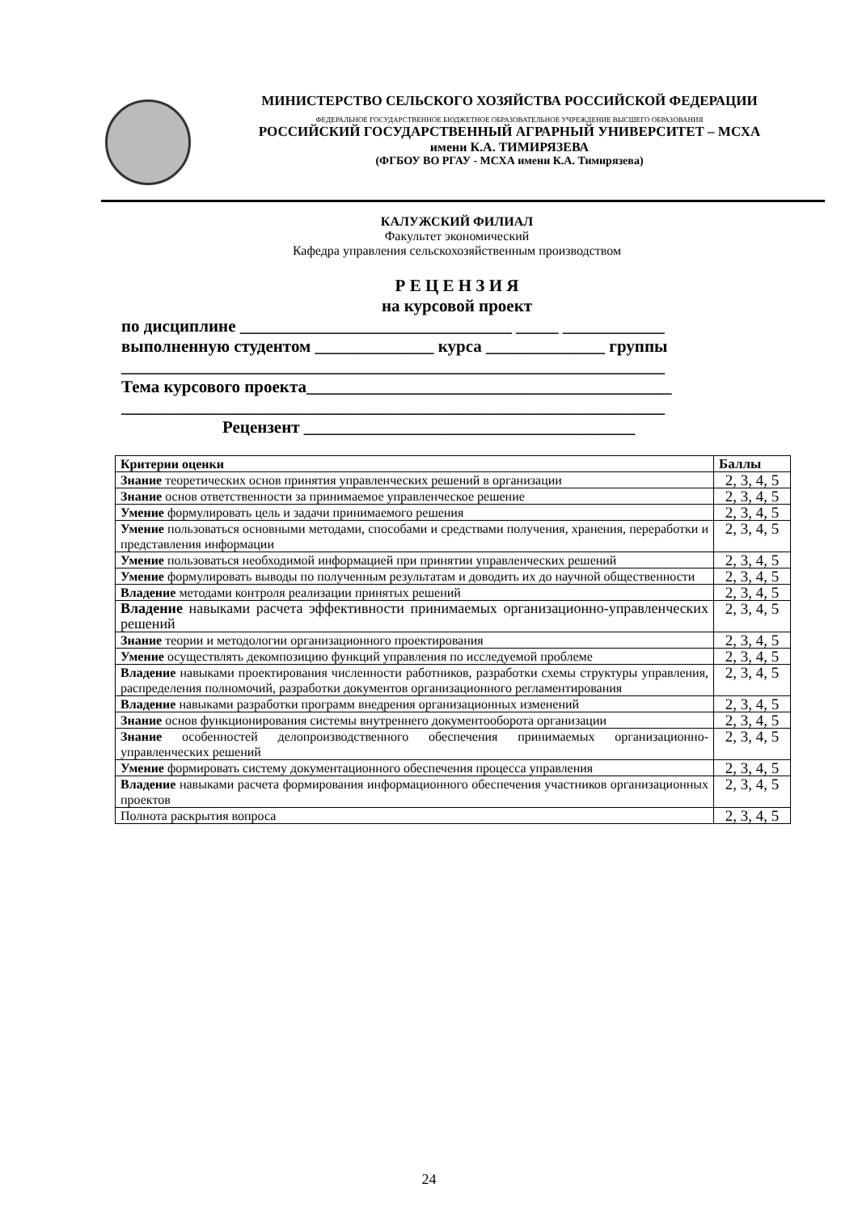МИНИСТЕРСТВО СЕЛЬСКОГО ХОЗЯЙСТВА РОССИЙСКОЙ ФЕДЕРАЦИИ
ФЕДЕРАЛЬНОЕ ГОСУДАРСТВЕННОЕ БЮДЖЕТНОЕ ОБРАЗОВАТЕЛЬНОЕ УЧРЕЖДЕНИЕ ВЫСШЕГО ОБРАЗОВАНИЯ
РОССИЙСКИЙ ГОСУДАРСТВЕННЫЙ АГРАРНЫЙ УНИВЕРСИТЕТ – МСХА
имени К.А. ТИМИРЯЗЕВА
(ФГБОУ ВО РГАУ - МСХА имени К.А. Тимирязева)
КАЛУЖСКИЙ ФИЛИАЛ
Факультет экономический
Кафедра управления сельскохозяйственным производством
Р Е Ц Е Н З И Я
на курсовой проект
по дисциплине ________________________________ _____ ____________
выполненную студентом ______________ курса ______________ группы
________________________________________________________________
Тема курсового проекта___________________________________________
________________________________________________________________
Рецензент _______________________________________
| Критерии оценки | Баллы |
| --- | --- |
| Знание теоретических основ принятия управленческих решений в организации | 2, 3, 4, 5 |
| Знание основ ответственности за принимаемое управленческое решение | 2, 3, 4, 5 |
| Умение формулировать цель и задачи принимаемого решения | 2, 3, 4, 5 |
| Умение пользоваться основными методами, способами и средствами получения, хранения, переработки и представления информации | 2, 3, 4, 5 |
| Умение пользоваться необходимой информацией при принятии управленческих решений | 2, 3, 4, 5 |
| Умение формулировать выводы по полученным результатам и доводить их до научной общественности | 2, 3, 4, 5 |
| Владение методами контроля реализации принятых решений | 2, 3, 4, 5 |
| Владение навыками расчета эффективности принимаемых организационно-управленческих решений | 2, 3, 4, 5 |
| Знание теории и методологии организационного проектирования | 2, 3, 4, 5 |
| Умение осуществлять декомпозицию функций управления по исследуемой проблеме | 2, 3, 4, 5 |
| Владение навыками проектирования численности работников, разработки схемы структуры управления, распределения полномочий, разработки документов организационного регламентирования | 2, 3, 4, 5 |
| Владение навыками разработки программ внедрения организационных изменений | 2, 3, 4, 5 |
| Знание основ функционирования системы внутреннего документооборота организации | 2, 3, 4, 5 |
| Знание особенностей делопроизводственного обеспечения принимаемых организационно-управленческих решений | 2, 3, 4, 5 |
| Умение формировать систему документационного обеспечения процесса управления | 2, 3, 4, 5 |
| Владение навыками расчета формирования информационного обеспечения участников организационных проектов | 2, 3, 4, 5 |
| Полнота раскрытия вопроса | 2, 3, 4, 5 |
24